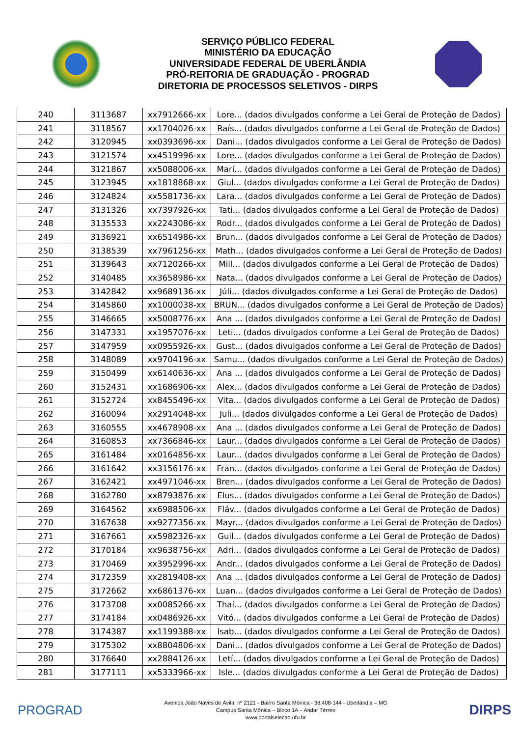SERVIÇO PÚBLICO FEDERAL
MINISTÉRIO DA EDUCAÇÃO
UNIVERSIDADE FEDERAL DE UBERLÂNDIA
PRÓ-REITORIA DE GRADUAÇÃO - PROGRAD
DIRETORIA DE PROCESSOS SELETIVOS - DIRPS
| 240 | 3113687 | xx7912666-xx | Lore... (dados divulgados conforme a Lei Geral de Proteção de Dados) |
| 241 | 3118567 | xx1704026-xx | Raís... (dados divulgados conforme a Lei Geral de Proteção de Dados) |
| 242 | 3120945 | xx0393696-xx | Dani... (dados divulgados conforme a Lei Geral de Proteção de Dados) |
| 243 | 3121574 | xx4519996-xx | Lore... (dados divulgados conforme a Lei Geral de Proteção de Dados) |
| 244 | 3121867 | xx5088006-xx | Marí... (dados divulgados conforme a Lei Geral de Proteção de Dados) |
| 245 | 3123945 | xx1818868-xx | Giul... (dados divulgados conforme a Lei Geral de Proteção de Dados) |
| 246 | 3124824 | xx5581736-xx | Lara... (dados divulgados conforme a Lei Geral de Proteção de Dados) |
| 247 | 3131326 | xx7397926-xx | Tati... (dados divulgados conforme a Lei Geral de Proteção de Dados) |
| 248 | 3135533 | xx2243086-xx | Rodr... (dados divulgados conforme a Lei Geral de Proteção de Dados) |
| 249 | 3136921 | xx6514986-xx | Brun... (dados divulgados conforme a Lei Geral de Proteção de Dados) |
| 250 | 3138539 | xx7961256-xx | Math... (dados divulgados conforme a Lei Geral de Proteção de Dados) |
| 251 | 3139643 | xx7120266-xx | Mill... (dados divulgados conforme a Lei Geral de Proteção de Dados) |
| 252 | 3140485 | xx3658986-xx | Nata... (dados divulgados conforme a Lei Geral de Proteção de Dados) |
| 253 | 3142842 | xx9689136-xx | Júli... (dados divulgados conforme a Lei Geral de Proteção de Dados) |
| 254 | 3145860 | xx1000038-xx | BRUN... (dados divulgados conforme a Lei Geral de Proteção de Dados) |
| 255 | 3146665 | xx5008776-xx | Ana ... (dados divulgados conforme a Lei Geral de Proteção de Dados) |
| 256 | 3147331 | xx1957076-xx | Leti... (dados divulgados conforme a Lei Geral de Proteção de Dados) |
| 257 | 3147959 | xx0955926-xx | Gust... (dados divulgados conforme a Lei Geral de Proteção de Dados) |
| 258 | 3148089 | xx9704196-xx | Samu... (dados divulgados conforme a Lei Geral de Proteção de Dados) |
| 259 | 3150499 | xx6140636-xx | Ana ... (dados divulgados conforme a Lei Geral de Proteção de Dados) |
| 260 | 3152431 | xx1686906-xx | Alex... (dados divulgados conforme a Lei Geral de Proteção de Dados) |
| 261 | 3152724 | xx8455496-xx | Vita... (dados divulgados conforme a Lei Geral de Proteção de Dados) |
| 262 | 3160094 | xx2914048-xx | Juli... (dados divulgados conforme a Lei Geral de Proteção de Dados) |
| 263 | 3160555 | xx4678908-xx | Ana ... (dados divulgados conforme a Lei Geral de Proteção de Dados) |
| 264 | 3160853 | xx7366846-xx | Laur... (dados divulgados conforme a Lei Geral de Proteção de Dados) |
| 265 | 3161484 | xx0164856-xx | Laur... (dados divulgados conforme a Lei Geral de Proteção de Dados) |
| 266 | 3161642 | xx3156176-xx | Fran... (dados divulgados conforme a Lei Geral de Proteção de Dados) |
| 267 | 3162421 | xx4971046-xx | Bren... (dados divulgados conforme a Lei Geral de Proteção de Dados) |
| 268 | 3162780 | xx8793876-xx | Elus... (dados divulgados conforme a Lei Geral de Proteção de Dados) |
| 269 | 3164562 | xx6988506-xx | Fláv... (dados divulgados conforme a Lei Geral de Proteção de Dados) |
| 270 | 3167638 | xx9277356-xx | Mayr... (dados divulgados conforme a Lei Geral de Proteção de Dados) |
| 271 | 3167661 | xx5982326-xx | Guil... (dados divulgados conforme a Lei Geral de Proteção de Dados) |
| 272 | 3170184 | xx9638756-xx | Adri... (dados divulgados conforme a Lei Geral de Proteção de Dados) |
| 273 | 3170469 | xx3952996-xx | Andr... (dados divulgados conforme a Lei Geral de Proteção de Dados) |
| 274 | 3172359 | xx2819408-xx | Ana ... (dados divulgados conforme a Lei Geral de Proteção de Dados) |
| 275 | 3172662 | xx6861376-xx | Luan... (dados divulgados conforme a Lei Geral de Proteção de Dados) |
| 276 | 3173708 | xx0085266-xx | Thaí... (dados divulgados conforme a Lei Geral de Proteção de Dados) |
| 277 | 3174184 | xx0486926-xx | Vitó... (dados divulgados conforme a Lei Geral de Proteção de Dados) |
| 278 | 3174387 | xx1199388-xx | Isab... (dados divulgados conforme a Lei Geral de Proteção de Dados) |
| 279 | 3175302 | xx8804806-xx | Dani... (dados divulgados conforme a Lei Geral de Proteção de Dados) |
| 280 | 3176640 | xx2884126-xx | Letí... (dados divulgados conforme a Lei Geral de Proteção de Dados) |
| 281 | 3177111 | xx5333966-xx | Isle... (dados divulgados conforme a Lei Geral de Proteção de Dados) |
PROGRAD
Avenida João Naves de Ávila, nº 2121 - Bairro Santa Mônica - 38.408-144 - Uberlândia – MG
Campus Santa Mônica – Bloco 1A – Andar Térreo
www.portalselecao.ufu.br
DIRPS